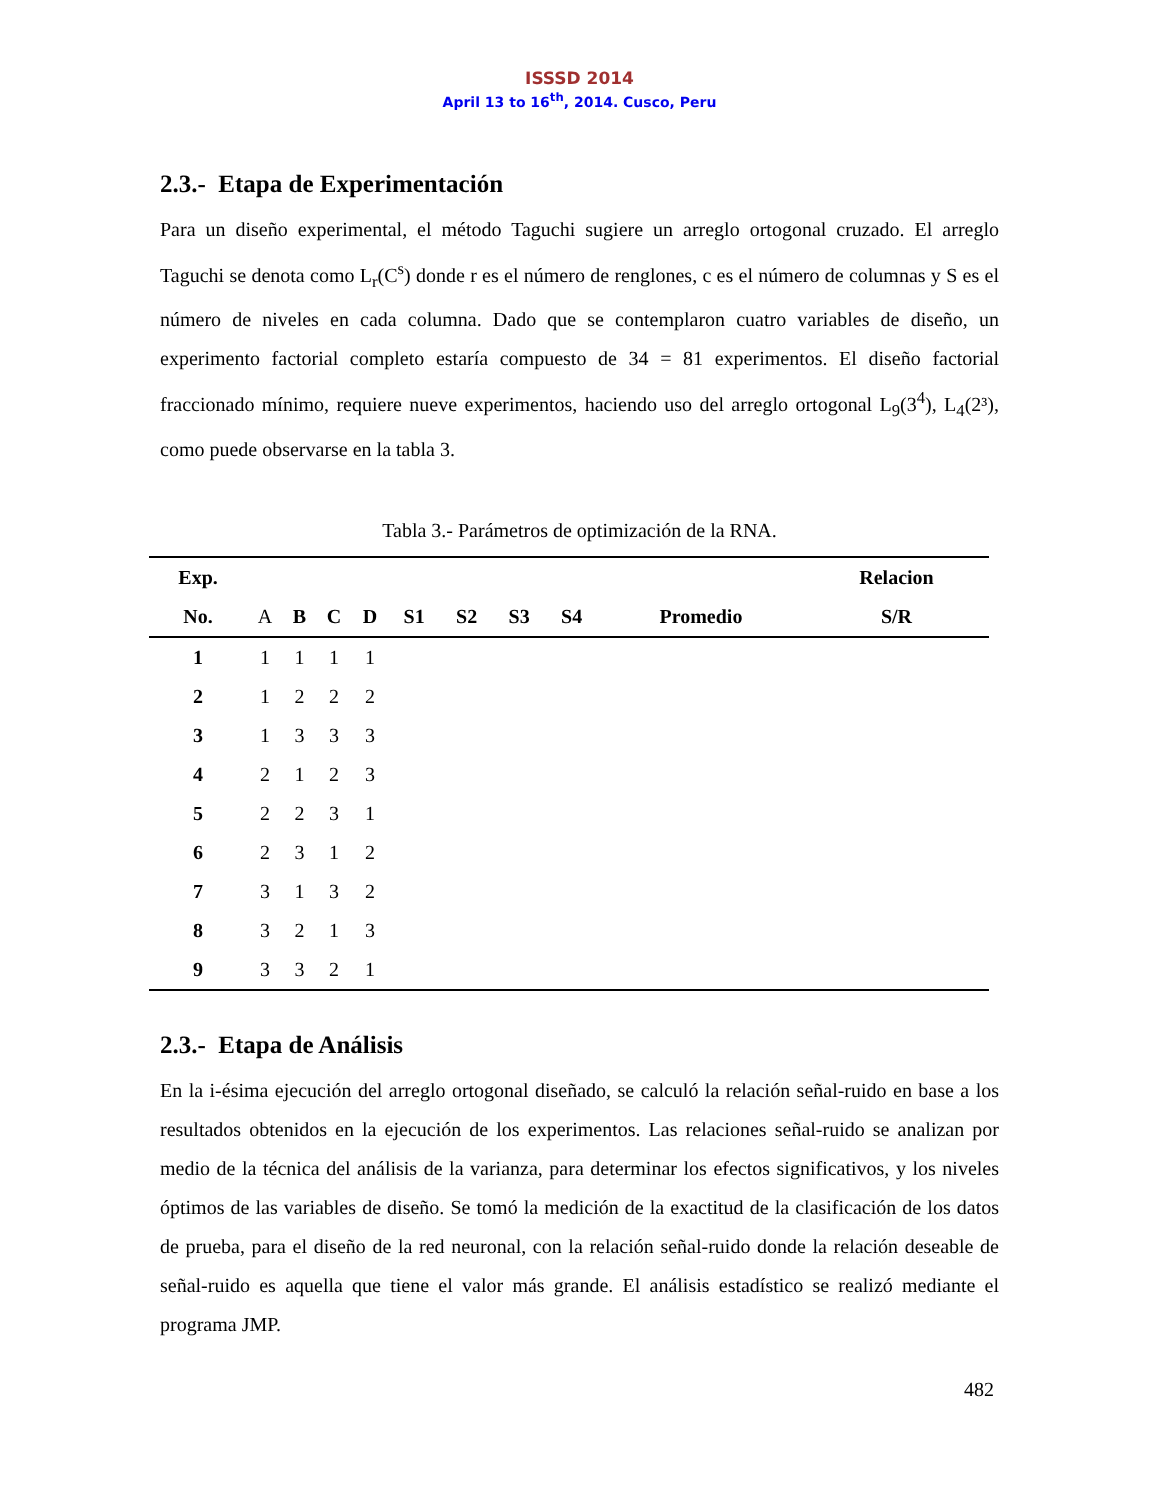ISSSD 2014
April 13 to 16<sup>th</sup>, 2014. Cusco, Peru
2.3.- Etapa de Experimentación
Para un diseño experimental, el método Taguchi sugiere un arreglo ortogonal cruzado. El arreglo Taguchi se denota como L<sub>r</sub>(C<sup>s</sup>) donde r es el número de renglones, c es el número de columnas y S es el número de niveles en cada columna. Dado que se contemplaron cuatro variables de diseño, un experimento factorial completo estaría compuesto de 34 = 81 experimentos. El diseño factorial fraccionado mínimo, requiere nueve experimentos, haciendo uso del arreglo ortogonal L<sub>9</sub>(3<sup>4</sup>), L<sub>4</sub>(2³), como puede observarse en la tabla 3.
Tabla 3.- Parámetros de optimización de la RNA.
| Exp. | | | | | | | | | | Relacion |
| --- | --- | --- | --- | --- | --- | --- | --- | --- | --- | --- |
| No. | A | B | C | D | S1 | S2 | S3 | S4 | Promedio | S/R |
| 1 | 1 | 1 | 1 | 1 | | | | | | |
| 2 | 1 | 2 | 2 | 2 | | | | | | |
| 3 | 1 | 3 | 3 | 3 | | | | | | |
| 4 | 2 | 1 | 2 | 3 | | | | | | |
| 5 | 2 | 2 | 3 | 1 | | | | | | |
| 6 | 2 | 3 | 1 | 2 | | | | | | |
| 7 | 3 | 1 | 3 | 2 | | | | | | |
| 8 | 3 | 2 | 1 | 3 | | | | | | |
| 9 | 3 | 3 | 2 | 1 | | | | | | |
2.3.- Etapa de Análisis
En la i-ésima ejecución del arreglo ortogonal diseñado, se calculó la relación señal-ruido en base a los resultados obtenidos en la ejecución de los experimentos. Las relaciones señal-ruido se analizan por medio de la técnica del análisis de la varianza, para determinar los efectos significativos, y los niveles óptimos de las variables de diseño. Se tomó la medición de la exactitud de la clasificación de los datos de prueba, para el diseño de la red neuronal, con la relación señal-ruido donde la relación deseable de señal-ruido es aquella que tiene el valor más grande. El análisis estadístico se realizó mediante el programa JMP.
482